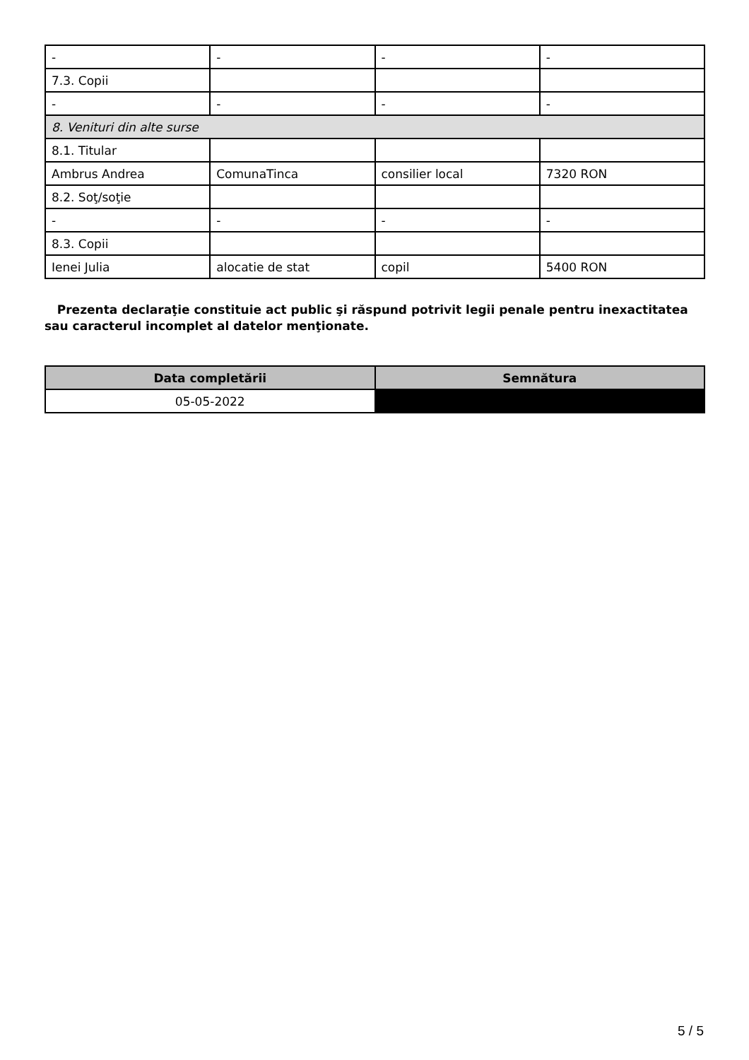| - | - | - | - |
| 7.3. Copii | | | |
| - | - | - | - |
| 8. Venituri din alte surse | | | |
| 8.1. Titular | | | |
| Ambrus Andrea | ComunaTinca | consilier local | 7320 RON |
| 8.2. Soţ/soţie | | | |
| - | - | - | - |
| 8.3. Copii | | | |
| Ienei Julia | alocatie de stat | copil | 5400 RON |
Prezenta declaraţie constituie act public şi răspund potrivit legii penale pentru inexactitatea sau caracterul incomplet al datelor menţionate.
| Data completării | Semnătura |
| --- | --- |
| 05-05-2022 | |
5 / 5